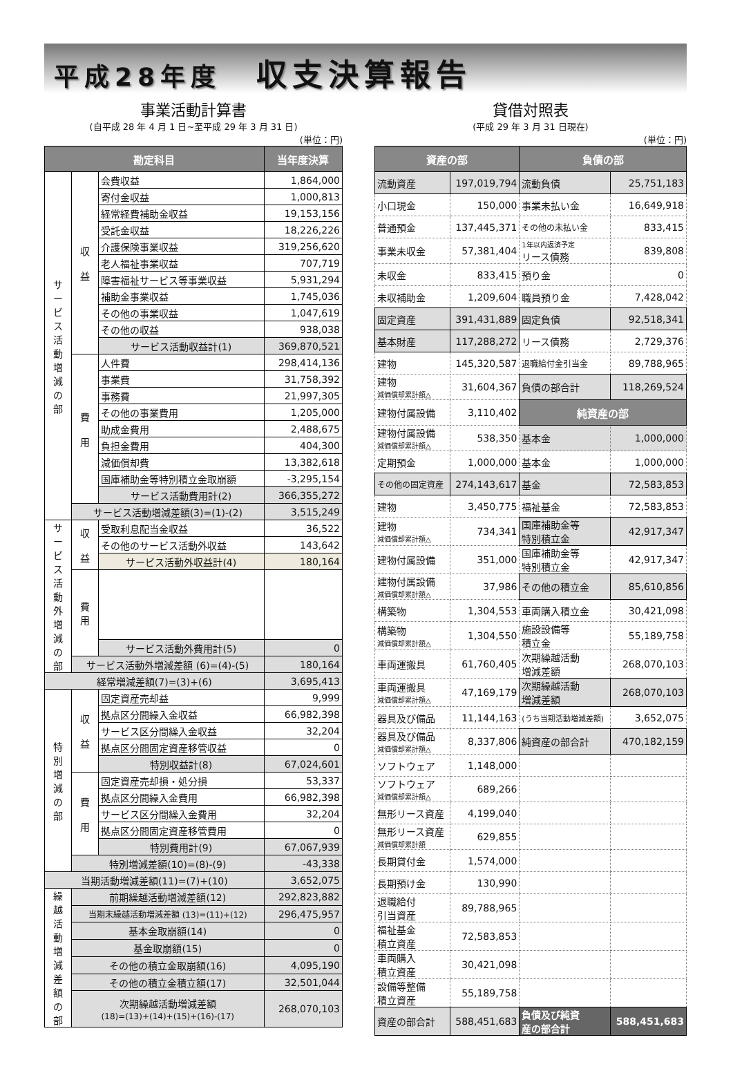平成28年度 収支決算報告
事業活動計算書
(自平成 28 年 4 月 1 日~至平成 29 年 3 月 31 日)
(単位：円)
| 勘定科目 | | | 当年度決算 |
| --- | --- | --- | --- |
| サ ー ビ ス 活 動 増 減 の 部 | 収 益 | 会費収益 | 1,864,000 |
| | | 寄付金収益 | 1,000,813 |
| | | 経常経費補助金収益 | 19,153,156 |
| | | 受託金収益 | 18,226,226 |
| | | 介護保険事業収益 | 319,256,620 |
| | | 老人福祉事業収益 | 707,719 |
| | | 障害福祉サービス等事業収益 | 5,931,294 |
| | | 補助金事業収益 | 1,745,036 |
| | | その他の事業収益 | 1,047,619 |
| | | その他の収益 | 938,038 |
| | | サービス活動収益計(1) | 369,870,521 |
| | 費 用 | 人件費 | 298,414,136 |
| | | 事業費 | 31,758,392 |
| | | 事務費 | 21,997,305 |
| | | その他の事業費用 | 1,205,000 |
| | | 助成金費用 | 2,488,675 |
| | | 負担金費用 | 404,300 |
| | | 減価償却費 | 13,382,618 |
| | | 国庫補助金等特別積立金取崩額 | -3,295,154 |
| | | サービス活動費用計(2) | 366,355,272 |
| | サービス活動増減差額(3)=(1)-(2) | | 3,515,249 |
| サ ー ビ ス 活 動 外 増 減 の 部 | 収 益 | 受取利息配当金収益 | 36,522 |
| | | その他のサービス活動外収益 | 143,642 |
| | | サービス活動外収益計(4) | 180,164 |
| | 費 用 | | |
| | | サービス活動外費用計(5) | 0 |
| | サービス活動外増減差額 (6)=(4)-(5) | | 180,164 |
| 経常増減差額(7)=(3)+(6) | | | 3,695,413 |
| 特 別 増 減 の 部 | 収 益 | 固定資産売却益 | 9,999 |
| | | 拠点区分間繰入金収益 | 66,982,398 |
| | | サービス区分間繰入金収益 | 32,204 |
| | | 拠点区分間固定資産移管収益 | 0 |
| | | 特別収益計(8) | 67,024,601 |
| | 費 用 | 固定資産売却損・処分損 | 53,337 |
| | | 拠点区分間繰入金費用 | 66,982,398 |
| | | サービス区分間繰入金費用 | 32,204 |
| | | 拠点区分間固定資産移管費用 | 0 |
| | | 特別費用計(9) | 67,067,939 |
| | 特別増減差額(10)=(8)-(9) | | -43,338 |
| 当期活動増減差額(11)=(7)+(10) | | | 3,652,075 |
| 繰 越 活 動 増 減 差 額 の 部 | 前期繰越活動増減差額(12) | | 292,823,882 |
| | 当期末繰越活動増減差額 (13)=(11)+(12) | | 296,475,957 |
| | 基本金取崩額(14) | | 0 |
| | 基金取崩額(15) | | 0 |
| | その他の積立金取崩額(16) | | 4,095,190 |
| | その他の積立金積立額(17) | | 32,501,044 |
| | 次期繰越活動増減差額 (18)=(13)+(14)+(15)+(16)-(17) | | 268,070,103 |
貸借対照表
(平成 29 年 3 月 31 日現在)
(単位：円)
| 資産の部 | | 負債の部 | |
| --- | --- | --- | --- |
| 流動資産 | 197,019,794 | 流動負債 | 25,751,183 |
| 小口現金 | 150,000 | 事業未払い金 | 16,649,918 |
| 普通預金 | 137,445,371 | その他の未払い金 | 833,415 |
| 事業未収金 | 57,381,404 | 1年以内返済予定 リース債務 | 839,808 |
| 未収金 | 833,415 | 預り金 | 0 |
| 未収補助金 | 1,209,604 | 職員預り金 | 7,428,042 |
| 固定資産 | 391,431,889 | 固定負債 | 92,518,341 |
| 基本財産 | 117,288,272 | リース債務 | 2,729,376 |
| 建物 | 145,320,587 | 退職給付金引当金 | 89,788,965 |
| 建物 減価償却累計額△ | 31,604,367 | 負債の部合計 | 118,269,524 |
| 建物付属設備 | 3,110,402 | 純資産の部 | |
| 建物付属設備 減価償却累計額△ | 538,350 | 基本金 | 1,000,000 |
| 定期預金 | 1,000,000 | 基本金 | 1,000,000 |
| その他の固定資産 | 274,143,617 | 基金 | 72,583,853 |
| 建物 | 3,450,775 | 福祉基金 | 72,583,853 |
| 建物 減価償却累計額△ | 734,341 | 国庫補助金等 特別積立金 | 42,917,347 |
| 建物付属設備 | 351,000 | 国庫補助金等 特別積立金 | 42,917,347 |
| 建物付属設備 減価償却累計額△ | 37,986 | その他の積立金 | 85,610,856 |
| 構築物 | 1,304,553 | 車両購入積立金 | 30,421,098 |
| 構築物 減価償却累計額△ | 1,304,550 | 施設設備等 積立金 | 55,189,758 |
| 車両運搬具 | 61,760,405 | 次期繰越活動 増減差額 | 268,070,103 |
| 車両運搬具 減価償却累計額△ | 47,169,179 | 次期繰越活動 増減差額 | 268,070,103 |
| 器具及び備品 | 11,144,163 | (うち当期活動増減差額) | 3,652,075 |
| 器具及び備品 減価償却累計額△ | 8,337,806 | 純資産の部合計 | 470,182,159 |
| ソフトウェア | 1,148,000 | | |
| ソフトウェア 減価償却累計額△ | 689,266 | | |
| 無形リース資産 | 4,199,040 | | |
| 無形リース資産 減価償却累計額 | 629,855 | | |
| 長期貸付金 | 1,574,000 | | |
| 長期預け金 | 130,990 | | |
| 退職給付 引当資産 | 89,788,965 | | |
| 福祉基金 積立資産 | 72,583,853 | | |
| 車両購入 積立資産 | 30,421,098 | | |
| 設備等整備 積立資産 | 55,189,758 | | |
| 資産の部合計 | 588,451,683 | 負債及び純資 産の部合計 | 588,451,683 |